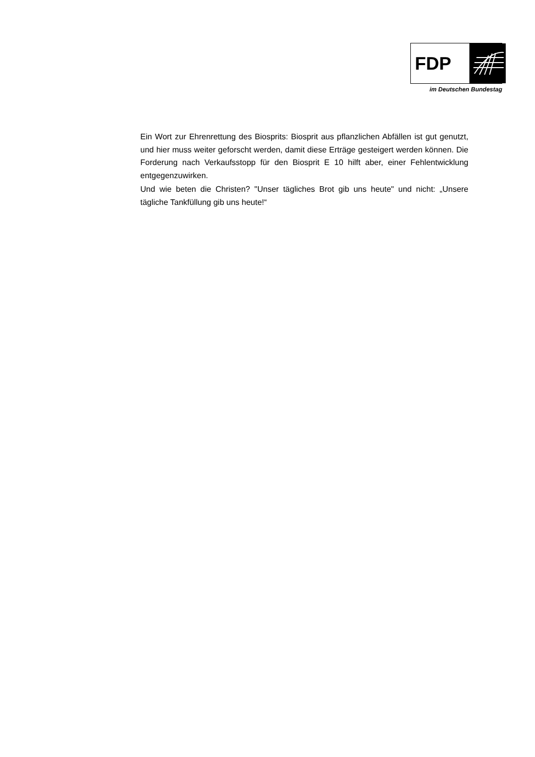FDP
im Deutschen Bundestag
Ein Wort zur Ehrenrettung des Biosprits: Biosprit aus pflanzlichen Abfällen ist gut genutzt, und hier muss weiter geforscht werden, damit diese Erträge gesteigert werden können. Die Forderung nach Verkaufsstopp für den Biosprit E 10 hilft aber, einer Fehlentwicklung entgegenzuwirken.
Und wie beten die Christen? "Unser tägliches Brot gib uns heute" und nicht: „Unsere tägliche Tankfüllung gib uns heute!“